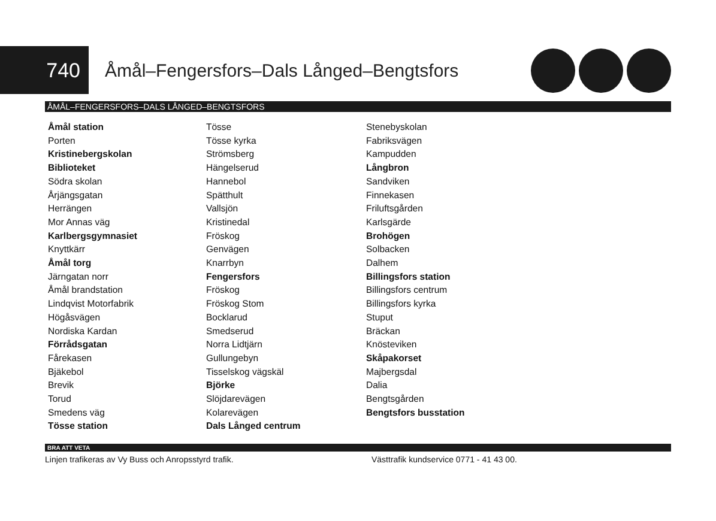740
Åmål–Fengersfors–Dals Långed–Bengtsfors
ÅMÅL–FENGERSFORS–DALS LÅNGED–BENGTSFORS
Åmål station
Porten
Kristinebergskolan
Biblioteket
Södra skolan
Årjängsgatan
Herrängen
Mor Annas väg
Karlbergsgymnasiet
Knyttkärr
Åmål torg
Järngatan norr
Åmål brandstation
Lindqvist Motorfabrik
Högåsvägen
Nordiska Kardan
Förrådsgatan
Fårekasen
Bjäkebol
Brevik
Torud
Smedens väg
Tösse station
Tösse
Tösse kyrka
Strömsberg
Hängelserud
Hannebol
Spätthult
Vallsjön
Kristinedal
Fröskog
Genvägen
Knarrbyn
Fengersfors
Fröskog
Fröskog Stom
Bocklarud
Smedserud
Norra Lidtjärn
Gullungebyn
Tisselskog vägskäl
Björke
Slöjdarevägen
Kolarevägen
Dals Långed centrum
Stenebyskolan
Fabriksvägen
Kampudden
Långbron
Sandviken
Finnekasen
Friluftsgården
Karlsgärde
Brohögen
Solbacken
Dalhem
Billingsfors station
Billingsfors centrum
Billingsfors kyrka
Stuput
Bräckan
Knösteviken
Skåpakorset
Majbergsdal
Dalia
Bengtsgården
Bengtsfors busstation
BRA ATT VETA
Linjen trafikeras av Vy Buss och Anropsstyrd trafik. Västtrafik kundservice 0771 - 41 43 00.